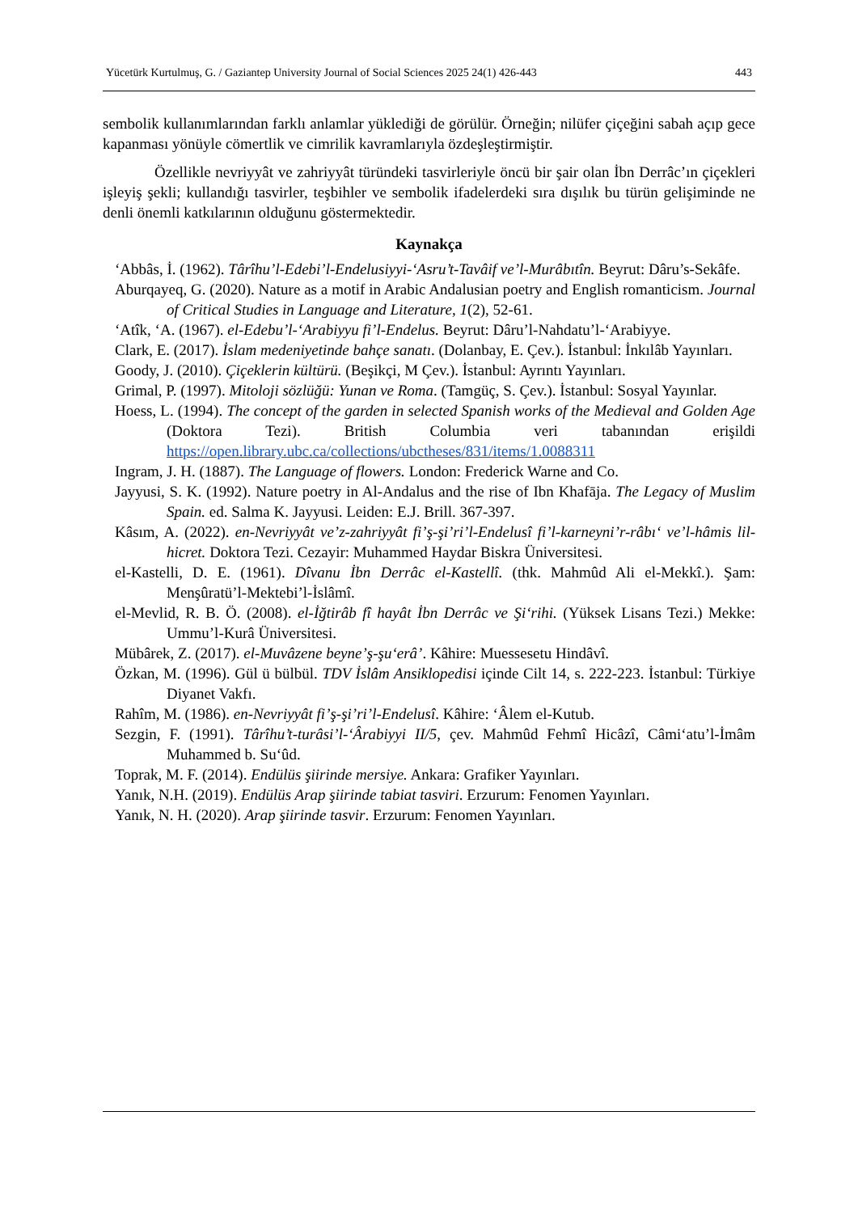Yücetürk Kurtulmuş, G. / Gaziantep University Journal of Social Sciences 2025 24(1) 426-443 443
sembolik kullanımlarından farklı anlamlar yüklediği de görülür. Örneğin; nilüfer çiçeğini sabah açıp gece kapanması yönüyle cömertlik ve cimrilik kavramlarıyla özdeşleştirmiştir.
Özellikle nevriyyât ve zahriyyât türündeki tasvirleriyle öncü bir şair olan İbn Derrâc’ın çiçekleri işleyiş şekli; kullandığı tasvirler, teşbihler ve sembolik ifadelerdeki sıra dışılık bu türün gelişiminde ne denli önemli katkılarının olduğunu göstermektedir.
Kaynakça
‘Abbâs, İ. (1962). Târîhu’l-Edebi’l-Endelusiyyi-‘Asru’t-Tavâif ve’l-Murâbıtîn. Beyrut: Dâru’s-Sekâfe.
Aburqayeq, G. (2020). Nature as a motif in Arabic Andalusian poetry and English romanticism. Journal of Critical Studies in Language and Literature, 1(2), 52-61.
‘Atîk, ‘A. (1967). el-Edebu’l-‘Arabiyyu fi’l-Endelus. Beyrut: Dâru’l-Nahdatu’l-‘Arabiyye.
Clark, E. (2017). İslam medeniyetinde bahçe sanatı. (Dolanbay, E. Çev.). İstanbul: İnkılâb Yayınları.
Goody, J. (2010). Çiçeklerin kültürü. (Beşikçi, M Çev.). İstanbul: Ayrıntı Yayınları.
Grimal, P. (1997). Mitoloji sözlüğü: Yunan ve Roma. (Tamgüç, S. Çev.). İstanbul: Sosyal Yayınlar.
Hoess, L. (1994). The concept of the garden in selected Spanish works of the Medieval and Golden Age (Doktora Tezi). British Columbia veri tabanından erişildi https://open.library.ubc.ca/collections/ubctheses/831/items/1.0088311
Ingram, J. H. (1887). The Language of flowers. London: Frederick Warne and Co.
Jayyusi, S. K. (1992). Nature poetry in Al-Andalus and the rise of Ibn Khafāja. The Legacy of Muslim Spain. ed. Salma K. Jayyusi. Leiden: E.J. Brill. 367-397.
Kâsım, A. (2022). en-Nevriyyât ve’z-zahriyyât fi’ş-şi’ri’l-Endelusî fi’l-karneyni’r-râbı‘ ve’l-hâmis lil-hicret. Doktora Tezi. Cezayir: Muhammed Haydar Biskra Üniversitesi.
el-Kastelli, D. E. (1961). Dîvanu İbn Derrâc el-Kastellî. (thk. Mahmûd Ali el-Mekkî.). Şam: Menşûratü’l-Mektebi’l-İslâmî.
el-Mevlid, R. B. Ö. (2008). el-İğtirâb fî hayât İbn Derrâc ve Şi‘rihi. (Yüksek Lisans Tezi.) Mekke: Ummu’l-Kurâ Üniversitesi.
Mübârek, Z. (2017). el-Muvâzene beyne’ş-şu‘erâ’. Kâhire: Muessesetu Hindâvî.
Özkan, M. (1996). Gül ü bülbül. TDV İslâm Ansiklopedisi içinde Cilt 14, s. 222-223. İstanbul: Türkiye Diyanet Vakfı.
Rahîm, M. (1986). en-Nevriyyât fi’ş-şi’ri’l-Endelusî. Kâhire: ‘Âlem el-Kutub.
Sezgin, F. (1991). Târîhu’t-turâsi’l-‘Ârabiyyi II/5, çev. Mahmûd Fehmî Hicâzî, Câmi‘atu’l-İmâm Muhammed b. Su‘ûd.
Toprak, M. F. (2014). Endülüs şiirinde mersiye. Ankara: Grafiker Yayınları.
Yanık, N.H. (2019). Endülüs Arap şiirinde tabiat tasviri. Erzurum: Fenomen Yayınları.
Yanık, N. H. (2020). Arap şiirinde tasvir. Erzurum: Fenomen Yayınları.